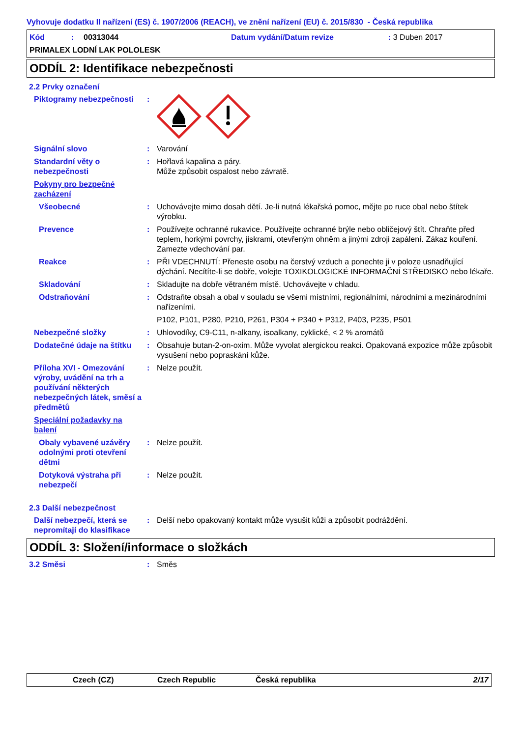Vyhovuje dodatku II nařízení (ES) č. 1907/2006 (REACH), ve znění nařízení (EU) č. 2015/830 - Česká republika
Kód : 00313044 Datum vydání/Datum revize: 3 Duben 2017 PRIMALEX LODNÍ LAK POLOLESK
ODDÍL 2: Identifikace nebezpečnosti
2.2 Prvky označení
Piktogramy nebezpečnosti:
Signální slovo: Varování
Standardní věty o nebezpečnosti: Hořlavá kapalina a páry.
Může způsobit ospalost nebo závratě.
Pokyny pro bezpečné zacházení
Všeobecné: Uchovávejte mimo dosah dětí. Je-li nutná lékařská pomoc, mějte po ruce obal nebo štítek výrobku.
Prevence: Používejte ochranné rukavice. Používejte ochranné brýle nebo obličejový štít. Chraňte před teplem, horkými povrchy, jiskrami, otevřeným ohněm a jinými zdroji zapálení. Zákaz kouření. Zamezte vdechování par.
Reakce: PŘI VDECHNUTÍ: Přeneste osobu na čerstvý vzduch a ponechte ji v poloze usnadňující dýchání. Necítíte-li se dobře, volejte TOXIKOLOGICKÉ INFORMAČNÍ STŘEDISKO nebo lékaře.
Skladování: Skladujte na dobře větraném místě. Uchovávejte v chladu.
Odstraňování: Odstraňte obsah a obal v souladu se všemi místními, regionálními, národními a mezinárodními nařízeními.
P102, P101, P280, P210, P261, P304 + P340 + P312, P403, P235, P501
Nebezpečné složky: Uhlovodíky, C9-C11, n-alkany, isoalkany, cyklické, < 2 % aromátů
Dodatečné údaje na štítku: Obsahuje butan-2-on-oxim. Může vyvolat alergickou reakci. Opakovaná expozice může způsobit vysušení nebo popraskání kůže.
Příloha XVI - Omezování výroby, uvádění na trh a používání některých nebezpečných látek, směsí a předmětů: Nelze použít.
Speciální požadavky na balení
Obaly vybavené uzávěry odolnými proti otevření dětmi: Nelze použít.
Dotyková výstraha při nebezpečí: Nelze použít.
2.3 Další nebezpečnost
Další nebezpečí, která se nepromítají do klasifikace: Delší nebo opakovaný kontakt může vysušit kůži a způsobit podráždění.
ODDÍL 3: Složení/informace o složkách
3.2 Směsi: Směs
Czech (CZ) Czech Republic Česká republika 2/17